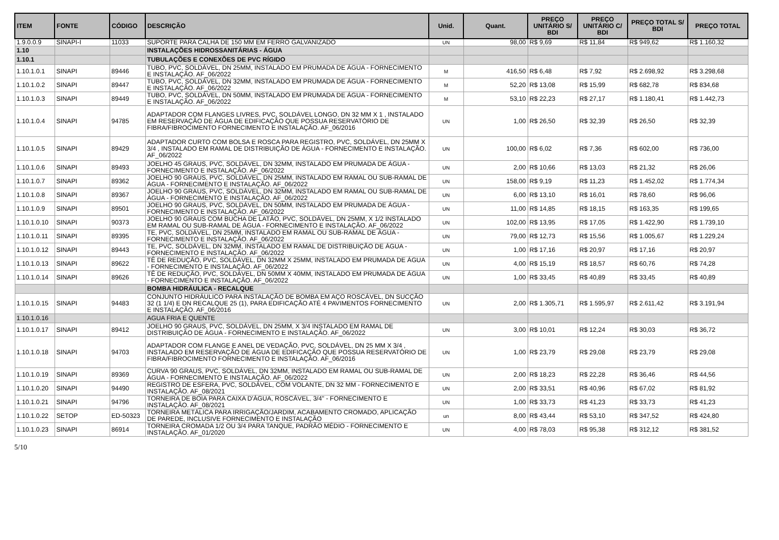| ITEM | FONTE | CÓDIGO | DESCRIÇÃO | Unid. | Quant. | PREÇO UNITÁRIO S/ BDI | PREÇO UNITÁRIO C/ BDI | PREÇO TOTAL S/ BDI | PREÇO TOTAL |
| --- | --- | --- | --- | --- | --- | --- | --- | --- | --- |
| 1.9.0.0.9 | SINAPI-I | 11033 | SUPORTE PARA CALHA DE 150 MM EM FERRO GALVANIZADO | UN | 98,00 | R$ 9,69 | R$ 11,84 | R$ 949,62 | R$ 1.160,32 |
| 1.10 | | | INSTALAÇÕES HIDROSSANITÁRIAS - ÁGUA | | | | | | |
| 1.10.1 | | | TUBULAÇÕES E CONEXÕES DE PVC RÍGIDO | | | | | | |
| 1.10.1.0.1 | SINAPI | 89446 | TUBO, PVC, SOLDÁVEL, DN 25MM, INSTALADO EM PRUMADA DE ÁGUA - FORNECIMENTO E INSTALAÇÃO. AF_06/2022 | M | 416,50 | R$ 6,48 | R$ 7,92 | R$ 2.698,92 | R$ 3.298,68 |
| 1.10.1.0.2 | SINAPI | 89447 | TUBO, PVC, SOLDÁVEL, DN 32MM, INSTALADO EM PRUMADA DE ÁGUA - FORNECIMENTO E INSTALAÇÃO. AF_06/2022 | M | 52,20 | R$ 13,08 | R$ 15,99 | R$ 682,78 | R$ 834,68 |
| 1.10.1.0.3 | SINAPI | 89449 | TUBO, PVC, SOLDÁVEL, DN 50MM, INSTALADO EM PRUMADA DE ÁGUA - FORNECIMENTO E INSTALAÇÃO. AF_06/2022 | M | 53,10 | R$ 22,23 | R$ 27,17 | R$ 1.180,41 | R$ 1.442,73 |
| 1.10.1.0.4 | SINAPI | 94785 | ADAPTADOR COM FLANGES LIVRES, PVC, SOLDÁVEL LONGO, DN 32 MM X 1 , INSTALADO EM RESERVAÇÃO DE ÁGUA DE EDIFICAÇÃO QUE POSSUA RESERVATÓRIO DE FIBRA/FIBROCIMENTO FORNECIMENTO E INSTALAÇÃO. AF_06/2016 | UN | 1,00 | R$ 26,50 | R$ 32,39 | R$ 26,50 | R$ 32,39 |
| 1.10.1.0.5 | SINAPI | 89429 | ADAPTADOR CURTO COM BOLSA E ROSCA PARA REGISTRO, PVC, SOLDÁVEL, DN 25MM X 3/4 , INSTALADO EM RAMAL DE DISTRIBUIÇÃO DE ÁGUA - FORNECIMENTO E INSTALAÇÃO. AF_06/2022 | UN | 100,00 | R$ 6,02 | R$ 7,36 | R$ 602,00 | R$ 736,00 |
| 1.10.1.0.6 | SINAPI | 89493 | JOELHO 45 GRAUS, PVC, SOLDÁVEL, DN 32MM, INSTALADO EM PRUMADA DE ÁGUA - FORNECIMENTO E INSTALAÇÃO. AF_06/2022 | UN | 2,00 | R$ 10,66 | R$ 13,03 | R$ 21,32 | R$ 26,06 |
| 1.10.1.0.7 | SINAPI | 89362 | JOELHO 90 GRAUS, PVC, SOLDÁVEL, DN 25MM, INSTALADO EM RAMAL OU SUB-RAMAL DE ÁGUA - FORNECIMENTO E INSTALAÇÃO. AF_06/2022 | UN | 158,00 | R$ 9,19 | R$ 11,23 | R$ 1.452,02 | R$ 1.774,34 |
| 1.10.1.0.8 | SINAPI | 89367 | JOELHO 90 GRAUS, PVC, SOLDÁVEL, DN 32MM, INSTALADO EM RAMAL OU SUB-RAMAL DE ÁGUA - FORNECIMENTO E INSTALAÇÃO. AF_06/2022 | UN | 6,00 | R$ 13,10 | R$ 16,01 | R$ 78,60 | R$ 96,06 |
| 1.10.1.0.9 | SINAPI | 89501 | JOELHO 90 GRAUS, PVC, SOLDÁVEL, DN 50MM, INSTALADO EM PRUMADA DE ÁGUA - FORNECIMENTO E INSTALAÇÃO. AF_06/2022 | UN | 11,00 | R$ 14,85 | R$ 18,15 | R$ 163,35 | R$ 199,65 |
| 1.10.1.0.10 | SINAPI | 90373 | JOELHO 90 GRAUS COM BUCHA DE LATÃO, PVC, SOLDÁVEL, DN 25MM, X 1/2 INSTALADO EM RAMAL OU SUB-RAMAL DE ÁGUA - FORNECIMENTO E INSTALAÇÃO. AF_06/2022 | UN | 102,00 | R$ 13,95 | R$ 17,05 | R$ 1.422,90 | R$ 1.739,10 |
| 1.10.1.0.11 | SINAPI | 89395 | TE, PVC, SOLDÁVEL, DN 25MM, INSTALADO EM RAMAL OU SUB-RAMAL DE ÁGUA - FORNECIMENTO E INSTALAÇÃO. AF_06/2022 | UN | 79,00 | R$ 12,73 | R$ 15,56 | R$ 1.005,67 | R$ 1.229,24 |
| 1.10.1.0.12 | SINAPI | 89443 | TE, PVC, SOLDÁVEL, DN 32MM, INSTALADO EM RAMAL DE DISTRIBUIÇÃO DE ÁGUA - FORNECIMENTO E INSTALAÇÃO. AF_06/2022 | UN | 1,00 | R$ 17,16 | R$ 20,97 | R$ 17,16 | R$ 20,97 |
| 1.10.1.0.13 | SINAPI | 89622 | TÊ DE REDUÇÃO, PVC, SOLDÁVEL, DN 32MM X 25MM, INSTALADO EM PRUMADA DE ÁGUA - FORNECIMENTO E INSTALAÇÃO. AF_06/2022 | UN | 4,00 | R$ 15,19 | R$ 18,57 | R$ 60,76 | R$ 74,28 |
| 1.10.1.0.14 | SINAPI | 89626 | TÊ DE REDUÇÃO, PVC, SOLDÁVEL, DN 50MM X 40MM, INSTALADO EM PRUMADA DE ÁGUA - FORNECIMENTO E INSTALAÇÃO. AF_06/2022 | UN | 1,00 | R$ 33,45 | R$ 40,89 | R$ 33,45 | R$ 40,89 |
| | | | BOMBA HIDRÁULICA - RECALQUE | | | | | | |
| 1.10.1.0.15 | SINAPI | 94483 | CONJUNTO HIDRÁULICO PARA INSTALAÇÃO DE BOMBA EM AÇO ROSCÁVEL, DN SUCÇÃO 32 (1 1/4) E DN RECALQUE 25 (1), PARA EDIFICAÇÃO ATÉ 4 PAVIMENTOS FORNECIMENTO E INSTALAÇÃO. AF_06/2016 | UN | 2,00 | R$ 1.305,71 | R$ 1.595,97 | R$ 2.611,42 | R$ 3.191,94 |
| 1.10.1.0.16 | | | AGUA FRIA E QUENTE | | | | | | |
| 1.10.1.0.17 | SINAPI | 89412 | JOELHO 90 GRAUS, PVC, SOLDÁVEL, DN 25MM, X 3/4 INSTALADO EM RAMAL DE DISTRIBUIÇÃO DE ÁGUA - FORNECIMENTO E INSTALAÇÃO. AF_06/2022 | UN | 3,00 | R$ 10,01 | R$ 12,24 | R$ 30,03 | R$ 36,72 |
| 1.10.1.0.18 | SINAPI | 94703 | ADAPTADOR COM FLANGE E ANEL DE VEDAÇÃO, PVC, SOLDÁVEL, DN 25 MM X 3/4 , INSTALADO EM RESERVAÇÃO DE ÁGUA DE EDIFICAÇÃO QUE POSSUA RESERVATÓRIO DE FIBRA/FIBROCIMENTO FORNECIMENTO E INSTALAÇÃO. AF_06/2016 | UN | 1,00 | R$ 23,79 | R$ 29,08 | R$ 23,79 | R$ 29,08 |
| 1.10.1.0.19 | SINAPI | 89369 | CURVA 90 GRAUS, PVC, SOLDÁVEL, DN 32MM, INSTALADO EM RAMAL OU SUB-RAMAL DE ÁGUA - FORNECIMENTO E INSTALAÇÃO. AF_06/2022 | UN | 2,00 | R$ 18,23 | R$ 22,28 | R$ 36,46 | R$ 44,56 |
| 1.10.1.0.20 | SINAPI | 94490 | REGISTRO DE ESFERA, PVC, SOLDÁVEL, COM VOLANTE, DN 32 MM - FORNECIMENTO E INSTALAÇÃO. AF_08/2021 | UN | 2,00 | R$ 33,51 | R$ 40,96 | R$ 67,02 | R$ 81,92 |
| 1.10.1.0.21 | SINAPI | 94796 | TORNEIRA DE BOIA PARA CAIXA D'ÁGUA, ROSCÁVEL, 3/4" - FORNECIMENTO E INSTALAÇÃO. AF_08/2021 | UN | 1,00 | R$ 33,73 | R$ 41,23 | R$ 33,73 | R$ 41,23 |
| 1.10.1.0.22 | SETOP | ED-50323 | TORNEIRA METÁLICA PARA IRRIGAÇÃO/JARDIM, ACABAMENTO CROMADO, APLICAÇÃO DE PAREDE, INCLUSIVE FORNECIMENTO E INSTALAÇÃO | un | 8,00 | R$ 43,44 | R$ 53,10 | R$ 347,52 | R$ 424,80 |
| 1.10.1.0.23 | SINAPI | 86914 | TORNEIRA CROMADA 1/2 OU 3/4 PARA TANQUE, PADRÃO MÉDIO - FORNECIMENTO E INSTALAÇÃO. AF_01/2020 | UN | 4,00 | R$ 78,03 | R$ 95,38 | R$ 312,12 | R$ 381,52 |
5/10